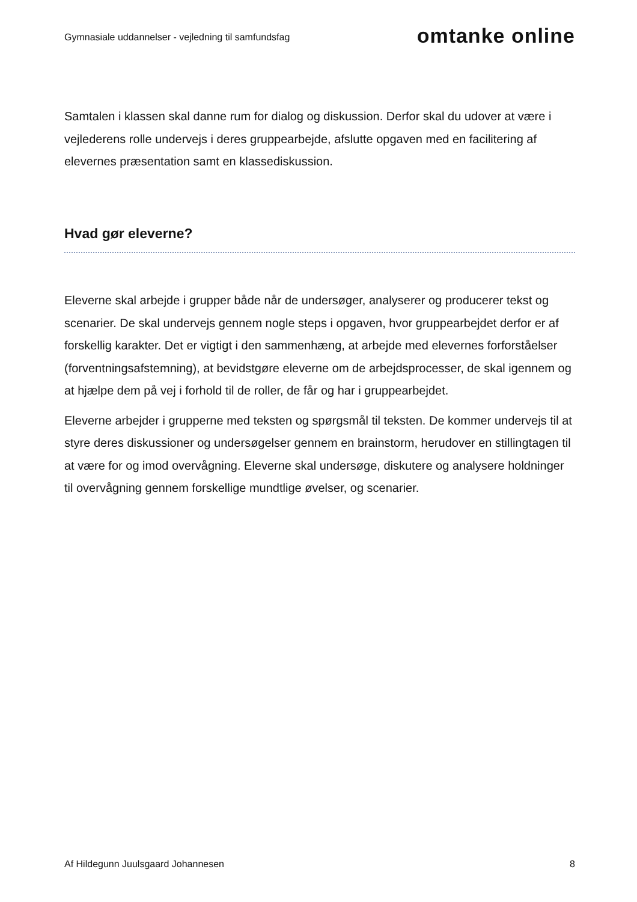Gymnasiale uddannelser - vejledning til samfundsfag
omtanke online
Samtalen i klassen skal danne rum for dialog og diskussion. Derfor skal du udover at være i vejlederens rolle undervejs i deres gruppearbejde, afslutte opgaven med en facilitering af elevernes præsentation samt en klassediskussion.
Hvad gør eleverne?
Eleverne skal arbejde i grupper både når de undersøger, analyserer og producerer tekst og scenarier. De skal undervejs gennem nogle steps i opgaven, hvor gruppearbejdet derfor er af forskellig karakter. Det er vigtigt i den sammenhæng, at arbejde med elevernes forforståelser (forventningsafstemning), at bevidstgøre eleverne om de arbejdsprocesser, de skal igennem og at hjælpe dem på vej i forhold til de roller, de får og har i gruppearbejdet.
Eleverne arbejder i grupperne med teksten og spørgsmål til teksten. De kommer undervejs til at styre deres diskussioner og undersøgelser gennem en brainstorm, herudover en stillingtagen til at være for og imod overvågning. Eleverne skal undersøge, diskutere og analysere holdninger til overvågning gennem forskellige mundtlige øvelser, og scenarier.
Af Hildegunn Juulsgaard Johannesen 8